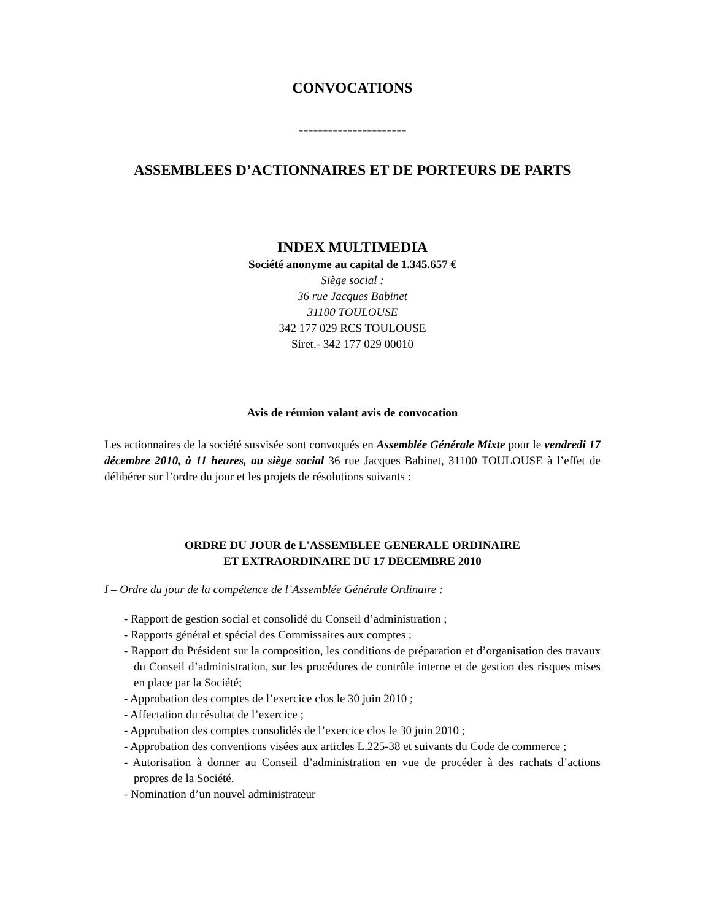CONVOCATIONS
----------------------
ASSEMBLEES D’ACTIONNAIRES ET DE PORTEURS DE PARTS
INDEX MULTIMEDIA
Société anonyme au capital de 1.345.657 €
Siège social :
36 rue Jacques Babinet
31100 TOULOUSE
342 177 029 RCS TOULOUSE
Siret.- 342 177 029 00010
Avis de réunion valant avis de convocation
Les actionnaires de la société susvisée sont convoqués en Assemblée Générale Mixte pour le vendredi 17 décembre 2010, à 11 heures, au siège social 36 rue Jacques Babinet, 31100 TOULOUSE à l’effet de délibérer sur l’ordre du jour et les projets de résolutions suivants :
ORDRE DU JOUR de L'ASSEMBLEE GENERALE ORDINAIRE
ET EXTRAORDINAIRE DU 17 DECEMBRE 2010
I – Ordre du jour de la compétence de l’Assemblée Générale Ordinaire :
- Rapport de gestion social et consolidé du Conseil d’administration ;
- Rapports général et spécial des Commissaires aux comptes ;
- Rapport du Président sur la composition, les conditions de préparation et d’organisation des travaux du Conseil d’administration, sur les procédures de contrôle interne et de gestion des risques mises en place par la Société;
- Approbation des comptes de l’exercice clos le 30 juin 2010 ;
- Affectation du résultat de l’exercice ;
- Approbation des comptes consolidés de l’exercice clos le 30 juin 2010 ;
- Approbation des conventions visées aux articles L.225-38 et suivants du Code de commerce ;
- Autorisation à donner au Conseil d’administration en vue de procéder à des rachats d’actions propres de la Société.
- Nomination d’un nouvel administrateur